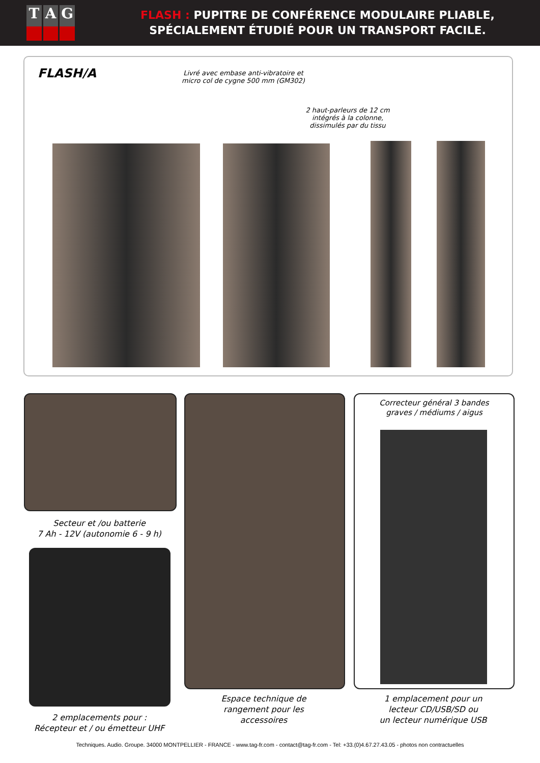T A G
FLASH : PUPITRE DE CONFÉRENCE MODULAIRE PLIABLE,
SPÉCIALEMENT ÉTUDIÉ POUR UN TRANSPORT FACILE.
FLASH/A
Livré avec embase anti-vibratoire et
micro col de cygne 500 mm (GM302)
2 haut-parleurs de 12 cm
intégrés à la colonne,
dissimulés par du tissu
Secteur et /ou batterie
7 Ah - 12V (autonomie 6 - 9 h)
2 emplacements pour :
Récepteur et / ou émetteur UHF
Espace technique de
rangement pour les
accessoires
Correcteur général 3 bandes
graves / médiums / aigus
1 emplacement pour un
lecteur CD/USB/SD ou
un lecteur numérique USB
Techniques. Audio. Groupe. 34000 MONTPELLIER - FRANCE - www.tag-fr.com - contact@tag-fr.com - Tel: +33.(0)4.67.27.43.05 - photos non contractuelles